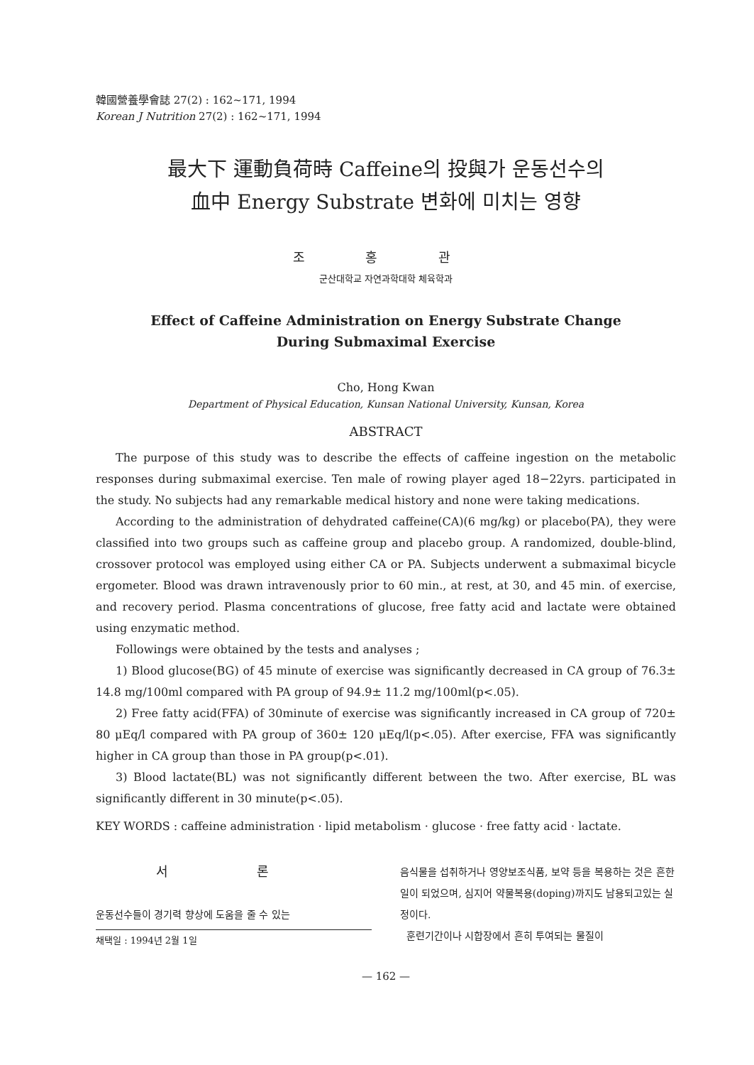韓國營養學會誌 27(2) : 162~171, 1994
Korean J Nutrition 27(2) : 162~171, 1994
最大下 運動負荷時 Caffeine의 投與가 운동선수의
血中 Energy Substrate 변화에 미치는 영향
조 홍 관
군산대학교 자연과학대학 체육학과
Effect of Caffeine Administration on Energy Substrate Change
During Submaximal Exercise
Cho, Hong Kwan
Department of Physical Education, Kunsan National University, Kunsan, Korea
ABSTRACT
The purpose of this study was to describe the effects of caffeine ingestion on the metabolic responses during submaximal exercise. Ten male of rowing player aged 18−22yrs. participated in the study. No subjects had any remarkable medical history and none were taking medications.
According to the administration of dehydrated caffeine(CA)(6 mg/kg) or placebo(PA), they were classified into two groups such as caffeine group and placebo group. A randomized, double-blind, crossover protocol was employed using either CA or PA. Subjects underwent a submaximal bicycle ergometer. Blood was drawn intravenously prior to 60 min., at rest, at 30, and 45 min. of exercise, and recovery period. Plasma concentrations of glucose, free fatty acid and lactate were obtained using enzymatic method.
Followings were obtained by the tests and analyses ;
1) Blood glucose(BG) of 45 minute of exercise was significantly decreased in CA group of 76.3± 14.8 mg/100ml compared with PA group of 94.9± 11.2 mg/100ml(p<.05).
2) Free fatty acid(FFA) of 30minute of exercise was significantly increased in CA group of 720± 80 μEq/l compared with PA group of 360± 120 μEq/l(p<.05). After exercise, FFA was significantly higher in CA group than those in PA group(p<.01).
3) Blood lactate(BL) was not significantly different between the two. After exercise, BL was significantly different in 30 minute(p<.05).
KEY WORDS : caffeine administration · lipid metabolism · glucose · free fatty acid · lactate.
서 론
운동선수들이 경기력 향상에 도움을 줄 수 있는
채택일 : 1994년 2월 1일
음식물을 섭취하거나 영양보조식품, 보약 등을 복용하는 것은 흔한 일이 되었으며, 심지어 약물복용(doping)까지도 남용되고있는 실정이다.
훈련기간이나 시합장에서 흔히 투여되는 물질이
— 162 —